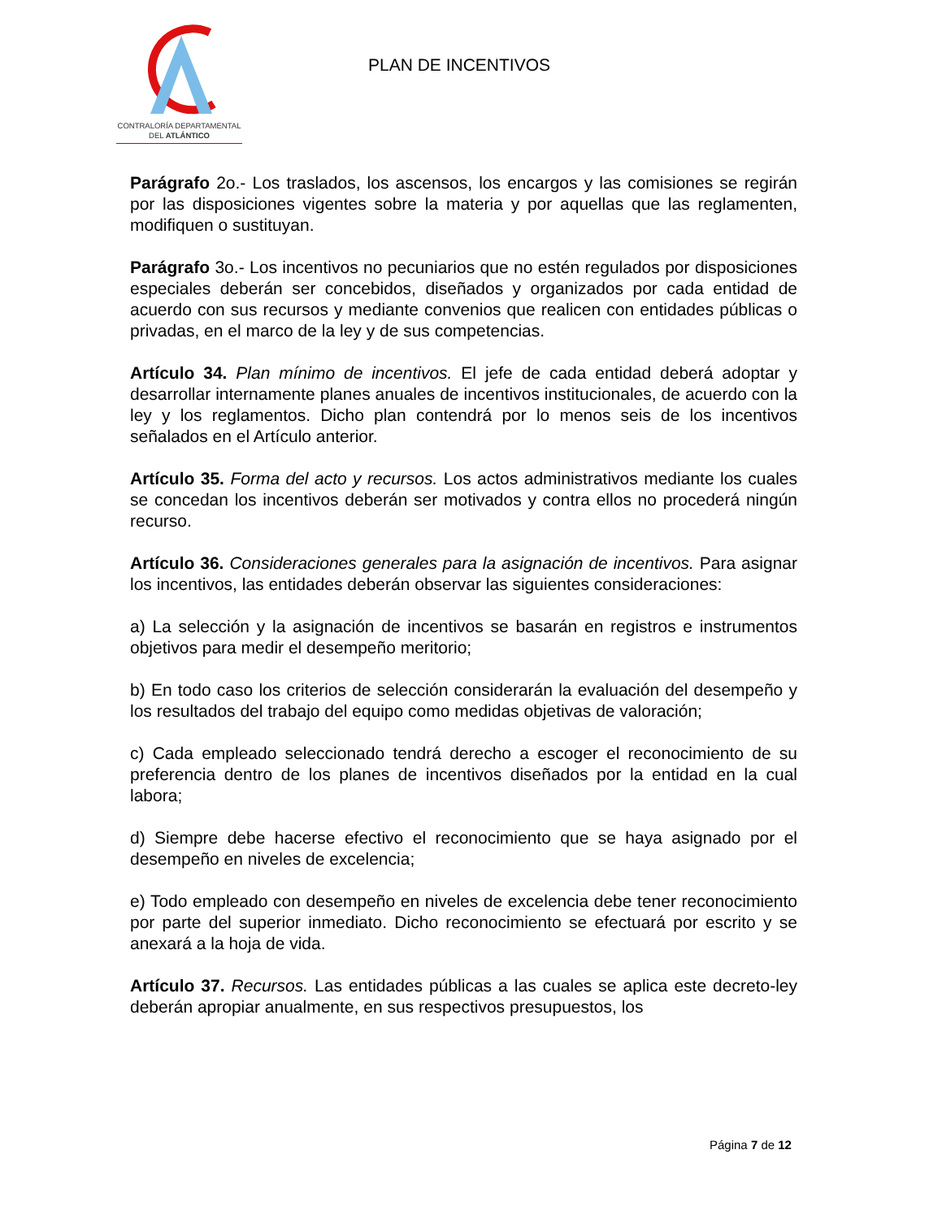CONTRALORÍA DEPARTAMENTAL
DEL ATLÁNTICO
PLAN DE INCENTIVOS
Parágrafo 2o.- Los traslados, los ascensos, los encargos y las comisiones se regirán por las disposiciones vigentes sobre la materia y por aquellas que las reglamenten, modifiquen o sustituyan.
Parágrafo 3o.- Los incentivos no pecuniarios que no estén regulados por disposiciones especiales deberán ser concebidos, diseñados y organizados por cada entidad de acuerdo con sus recursos y mediante convenios que realicen con entidades públicas o privadas, en el marco de la ley y de sus competencias.
Artículo 34. Plan mínimo de incentivos. El jefe de cada entidad deberá adoptar y desarrollar internamente planes anuales de incentivos institucionales, de acuerdo con la ley y los reglamentos. Dicho plan contendrá por lo menos seis de los incentivos señalados en el Artículo anterior.
Artículo 35. Forma del acto y recursos. Los actos administrativos mediante los cuales se concedan los incentivos deberán ser motivados y contra ellos no procederá ningún recurso.
Artículo 36. Consideraciones generales para la asignación de incentivos. Para asignar los incentivos, las entidades deberán observar las siguientes consideraciones:
a) La selección y la asignación de incentivos se basarán en registros e instrumentos objetivos para medir el desempeño meritorio;
b) En todo caso los criterios de selección considerarán la evaluación del desempeño y los resultados del trabajo del equipo como medidas objetivas de valoración;
c) Cada empleado seleccionado tendrá derecho a escoger el reconocimiento de su preferencia dentro de los planes de incentivos diseñados por la entidad en la cual labora;
d) Siempre debe hacerse efectivo el reconocimiento que se haya asignado por el desempeño en niveles de excelencia;
e) Todo empleado con desempeño en niveles de excelencia debe tener reconocimiento por parte del superior inmediato. Dicho reconocimiento se efectuará por escrito y se anexará a la hoja de vida.
Artículo 37. Recursos. Las entidades públicas a las cuales se aplica este decreto-ley deberán apropiar anualmente, en sus respectivos presupuestos, los
Página 7 de 12